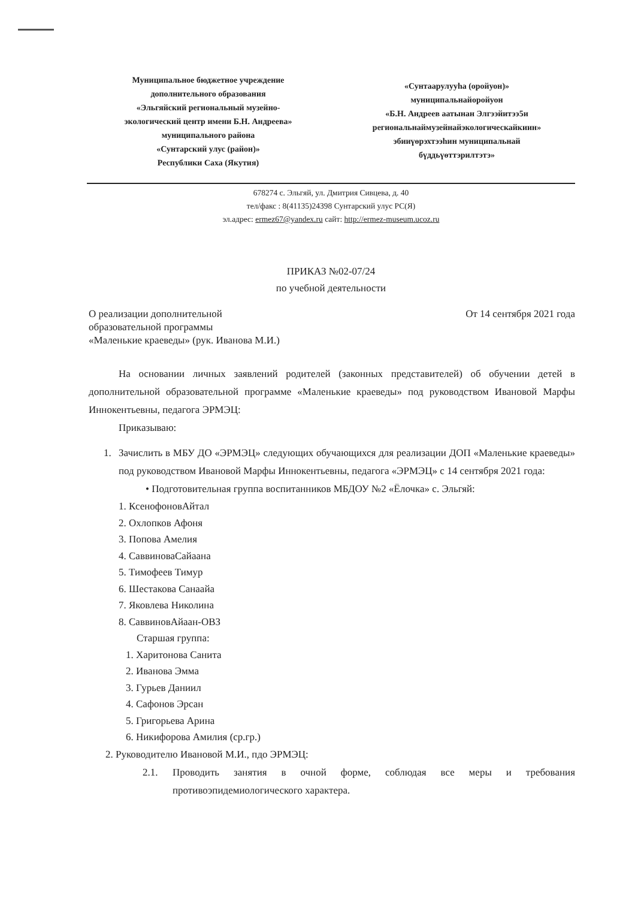Муниципальное бюджетное учреждение
дополнительного образования
«Эльгяйский региональный музейно-
экологический центр имени Б.Н. Андреева»
муниципального района
«Сунтарский улус (район)»
Республики Саха (Якутия)
«Сунтаарулууһа (оройуон)»
муниципальнайоройуон
«Б.Н. Андреев аатынан Элгээйитээ5и
региональнаймузейнайэкологическайкиин»
эбииүөрэхтээһин муниципальнай
бүддьүөттэрилтэтэ»
678274 с. Эльгяй, ул. Дмитрия Сивцева, д. 40
тел/факс : 8(41135)24398 Сунтарский улус РС(Я)
эл.адрес: ermez67@yandex.ru сайт: http://ermez-museum.ucoz.ru
ПРИКАЗ №02-07/24
по учебной деятельности
О реализации дополнительной
образовательной программы
«Маленькие краеведы» (рук. Иванова М.И.)
От 14 сентября 2021 года
На основании личных заявлений родителей (законных представителей) об обучении детей в дополнительной образовательной программе «Маленькие краеведы» под руководством Ивановой Марфы Иннокентьевны, педагога ЭРМЭЦ:
Приказываю:
1. Зачислить в МБУ ДО «ЭРМЭЦ» следующих обучающихся для реализации ДОП «Маленькие краеведы» под руководством Ивановой Марфы Иннокентьевны, педагога «ЭРМЭЦ» с 14 сентября 2021 года:
• Подготовительная группа воспитанников МБДОУ №2 «Ёлочка» с. Эльгяй:
1. КсенофоновАйтал
2. Охлопков Афоня
3. Попова Амелия
4. СаввиноваСайаана
5. Тимофеев Тимур
6. Шестакова Санаайа
7. Яковлева Николина
8. СаввиновАйаан-ОВЗ
Старшая группа:
1. Харитонова Санита
2. Иванова Эмма
3. Гурьев Даниил
4. Сафонов Эрсан
5. Григорьева Арина
6. Никифорова Амилия (ср.гр.)
2. Руководителю Ивановой М.И., пдо ЭРМЭЦ:
2.1. Проводить занятия в очной форме, соблюдая все меры и требования противоэпидемиологического характера.